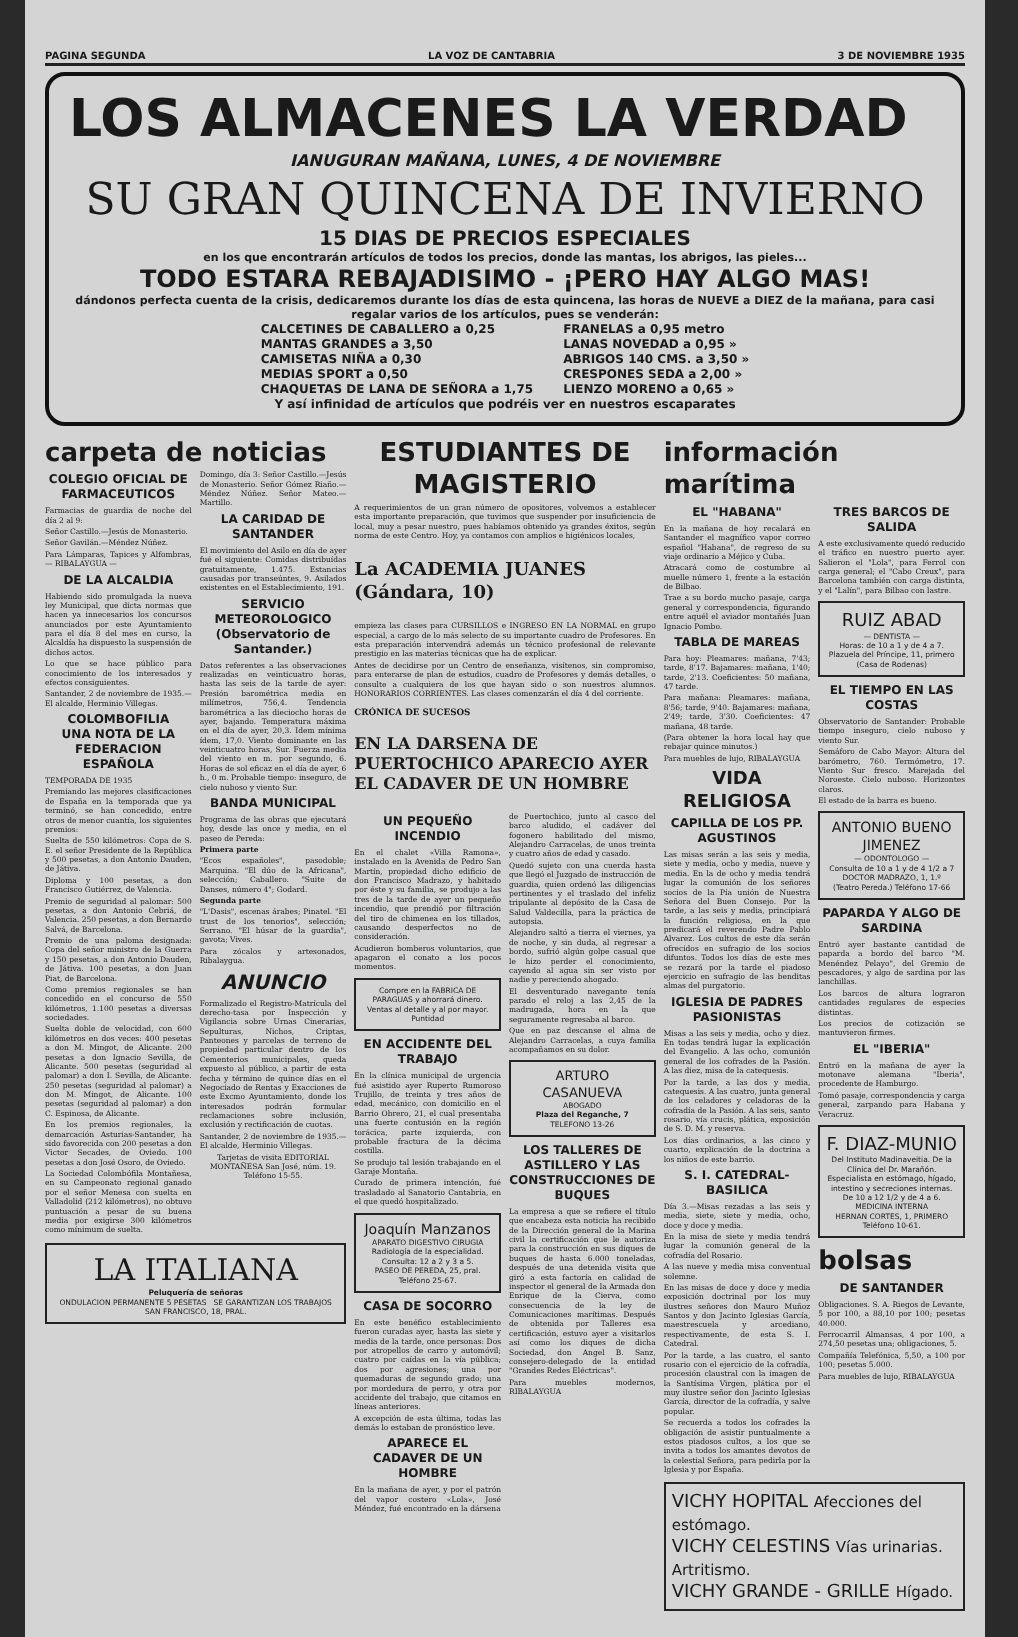PAGINA SEGUNDA LA VOZ DE CANTABRIA 3 DE NOVIEMBRE 1935
LOS ALMACENES LA VERDAD
IANUGURAN MAÑANA, LUNES, 4 DE NOVIEMBRE
SU GRAN QUINCENA DE INVIERNO
15 DIAS DE PRECIOS ESPECIALES
en los que encontrarán artículos de todos los precios, donde las mantas, los abrigos, las pieles...
TODO ESTARA REBAJADISIMO - ¡PERO HAY ALGO MAS!
dándonos perfecta cuenta de la crisis, dedicaremos durante los días de esta quincena, las horas de NUEVE a DIEZ de la mañana, para casi regalar varios de los artículos, pues se venderán:
CALCETINES DE CABALLERO a 0,25
MANTAS GRANDES a 3,50
CAMISETAS NIÑA a 0,30
MEDIAS SPORT a 0,50
CHAQUETAS DE LANA DE SEÑORA a 1,75
FRANELAS a 0,95 metro
LANAS NOVEDAD a 0,95 »
ABRIGOS 140 CMS. a 3,50 »
CRESPONES SEDA a 2,00 »
LIENZO MORENO a 0,65 »
Y así infinidad de artículos que podréis ver en nuestros escaparates
carpeta de noticias
COLEGIO OFICIAL DE FARMACEUTICOS
Farmacias de guardia de noche del día 2 al 9:
Señor Castillo.—Jesús de Monasterio.
Señor Gavilán.—Méndez Núñez.
Para Lámparas, Tapices y Alfombras, — RIBALAYGUA —
DE LA ALCALDIA
Habiendo sido promulgada la nueva ley Municipal, que dicta normas que hacen ya innecesarios los concursos anunciados por este Ayuntamiento para el día 8 del mes en curso, la Alcaldía ha dispuesto la suspensión de dichos actos.
Lo que se hace público para conocimiento de los interesados y efectos consiguientes.
Santander, 2 de noviembre de 1935.—El alcalde, Herminio Villegas.
COLOMBOFILIA
UNA NOTA DE LA FEDERACION ESPAÑOLA
TEMPORADA DE 1935
Premiando las mejores clasificaciones de España en la temporada que ya terminó, se han concedido, entre otros de menor cuantía, los siguientes premios:
Suelta de 550 kilómetros: Copa de S. E. el señor Presidente de la República y 500 pesetas, a don Antonio Dauden, de Játiva.
Diploma y 100 pesetas, a don Francisco Gutiérrez, de Valencia.
Premio de seguridad al palomar: 500 pesetas, a don Antonio Cebriá, de Valencia. 250 pesetas, a don Bernardo Salvá, de Barcelona.
Premio de una paloma designada: Copa del señor ministro de la Guerra y 150 pesetas, a don Antonio Dauden, de Játiva. 100 pesetas, a don Juan Piat, de Barcelona.
Como premios regionales se han concedido en el concurso de 550 kilómetros, 1.100 pesetas a diversas sociedades.
Suelta doble de velocidad, con 600 kilómetros en dos veces: 400 pesetas a don M. Mingot, de Alicante. 200 pesetas a don Ignacio Sevilla, de Alicante. 500 pesetas (seguridad al palomar) a don I. Sevilla, de Alicante. 250 pesetas (seguridad al palomar) a don M. Mingot, de Alicante. 100 pesetas (seguridad al palomar) a don C. Espinosa, de Alicante.
En los premios regionales, la demarcación Asturias-Santander, ha sido favorecida con 200 pesetas a don Victor Secades, de Oviedo. 100 pesetas a don José Osoro, de Oviedo.
La Sociedad Colombófila Montañesa, en su Campeonato regional ganado por el señor Menesa con suelta en Valladolid (212 kilómetros), no obtuvo puntuación a pesar de su buena media por exigirse 300 kilómetros como mínimum de suelta.
Domingo, día 3: Señor Castillo.—Jesús de Monasterio. Señor Gómez Riaño.—Méndez Núñez. Señor Mateo.—Martillo.
LA CARIDAD DE SANTANDER
El movimiento del Asilo en día de ayer fué el siguiente: Comidas distribuídas gratuitamente, 1.475. Estancias causadas por transeúntes, 9. Asilados existentes en el Establecimiento, 191.
SERVICIO METEOROLOGICO (Observatorio de Santander.)
Datos referentes a las observaciones realizadas en veinticuatro horas, hasta las seis de la tarde de ayer: Presión barométrica media en milímetros, 756,4. Tendencia barométrica a las dieciocho horas de ayer, bajando. Temperatura máxima en el día de ayer, 20,3. Idem mínima ídem, 17,0. Viento dominante en las veinticuatro horas, Sur. Fuerza media del viento en m. por segundo, 6. Horas de sol eficaz en el día de ayer, 6 h., 0 m. Probable tiempo: inseguro, de cielo nuboso y viento Sur.
BANDA MUNICIPAL
Programa de las obras que ejecutará hoy, desde las once y media, en el paseo de Pereda:
Primera parte
"Ecos españoles", pasodoble; Marquina. "El dúo de la Africana", selección; Caballero. "Suite de Danses, número 4"; Godard.
Segunda parte
"L'Dasis", escenas árabes; Pinatel. "El trust de los tenorios", selección; Serrano. "El húsar de la guardia", gavota; Vives.
Para zócalos y artesonados, Ribalaygua.
ANUNCIO
Formalizado el Registro-Matrícula del derecho-tasa por Inspección y Vigilancia sobre Urnas Cinerarias, Sepulturas, Nichos, Criptas, Panteones y parcelas de terreno de propiedad particular dentro de los Cementerios municipales, queda expuesto al público, a partir de esta fecha y término de quince días en el Negociado de Rentas y Exacciones de este Excmo Ayuntamiento, donde los interesados podrán formular reclamaciones sobre inclusión, exclusión y rectificación de cuotas.
Santander, 2 de noviembre de 1935.—El alcalde, Herminio Villegas.
Tarjetas de visita EDITORIAL MONTAÑESA San José, núm. 19. Teléfono 15-55.
LA ITALIANA
Peluquería de señoras
ONDULACION PERMANENTE 5 PESETAS SE GARANTIZAN LOS TRABAJOS
SAN FRANCISCO, 18, PRAL.
ESTUDIANTES DE MAGISTERIO
A requerimientos de un gran número de opositores, volvemos a establecer esta importante preparación, que tuvimos que suspender por insuficiencia de local, muy a pesar nuestro, pues habíamos obtenido ya grandes éxitos, según norma de este Centro. Hoy, ya contamos con amplios e higiénicos locales,
La ACADEMIA JUANES (Gándara, 10)
empieza las clases para CURSILLOS e INGRESO EN LA NORMAL en grupo especial, a cargo de lo más selecto de su importante cuadro de Profesores. En esta preparación intervendrá además un técnico profesional de relevante prestigio en las materias técnicas que ha de explicar.
Antes de decidirse por un Centro de enseñanza, visítenos, sin compromiso, para enterarse de plan de estudios, cuadro de Profesores y demás detalles, o consulte a cualquiera de los que hayan sido o son nuestros alumnos. HONORARIOS CORRIENTES. Las clases comenzarán el día 4 del corriente.
CRÓNICA DE SUCESOS
EN LA DARSENA DE PUERTOCHICO APARECIO AYER EL CADAVER DE UN HOMBRE
UN PEQUEÑO INCENDIO
En el chalet «Villa Ramona», instalado en la Avenida de Pedro San Martín, propiedad dicho edificio de don Francisco Madrazo, y habitado por éste y su familia, se produjo a las tres de la tarde de ayer un pequeño incendio, que prendió por filtración del tiro de chimenea en los tillados, causando desperfectos no de consideración.
Acudieron bomberos voluntarios, que apagaron el conato a los pocos momentos.
Compre en la FABRICA DE PARAGUAS y ahorrará dinero. Ventas al detalle y al por mayor. Puntidad
EN ACCIDENTE DEL TRABAJO
En la clínica municipal de urgencia fué asistido ayer Ruperto Rumoroso Trujillo, de treinta y tres años de edad, mecánico, con domicilio en el Barrio Obrero, 21, el cual presentaba una fuerte contusión en la región torácica, parte izquierda, con probable fractura de la décima costilla.
Se produjo tal lesión trabajando en el Garaje Montaña.
Curado de primera intención, fué trasladado al Sanatorio Cantabria, en el que quedó hospitalizado.
Joaquín Manzanos
APARATO DIGESTIVO CIRUGIA
Radiología de la especialidad.
Consulta: 12 a 2 y 3 a 5.
PASEO DE PEREDA, 25, pral. Teléfono 25-67.
CASA DE SOCORRO
En este benéfico establecimiento fueron curadas ayer, hasta las siete y media de la tarde, once personas: Dos por atropellos de carro y automóvil; cuatro por caídas en la vía pública; dos por agresiones; una por quemaduras de segundo grado; una por mordedura de perro, y otra por accidente del trabajo, que citamos en líneas anteriores.
A excepción de esta última, todas las demás lo estaban de pronóstico leve.
APARECE EL CADAVER DE UN HOMBRE
En la mañana de ayer, y por el patrón del vapor costero «Lola», José Méndez, fué encontrado en la dársena
de Puertochico, junto al casco del barco aludido, el cadáver del fogonero habilitado del mismo, Alejandro Carracelas, de unos treinta y cuatro años de edad y casado.
Quedó sujeto con una cuerda hasta que llegó el Juzgado de instrucción de guardia, quien ordenó las diligencias pertinentes y el traslado del infeliz tripulante al depósito de la Casa de Salud Valdecilla, para la práctica de autopsia.
Alejandro saltó a tierra el viernes, ya de noche, y sin duda, al regresar a bordo, sufrió algún golpe casual que le hizo perder el conocimiento, cayendo al agua sin ser visto por nadie y pereciendo ahogado.
El desventurado navegante tenía parado el reloj a las 2,45 de la madrugada, hora en la que seguramente regresaba al barco.
Que en paz descanse el alma de Alejandro Carracelas, a cuya familia acompañamos en su dolor.
ARTURO CASANUEVA
ABOGADO
Plaza del Reganche, 7
TELEFONO 13-26
LOS TALLERES DE ASTILLERO Y LAS CONSTRUCCIONES DE BUQUES
La empresa a que se refiere el título que encabeza esta noticia ha recibido de la Dirección general de la Marina civil la certificación que le autoriza para la construcción en sus diques de buques de hasta 6.000 toneladas, después de una detenida visita que giró a esta factoría en calidad de inspector el general de la Armada don Enrique de la Cierva, como consecuencia de la ley de Comunicaciones marítimas. Después de obtenida por Talleres esa certificación, estuvo ayer a visitarlos así como los diques de dicha Sociedad, don Angel B. Sanz, consejero-delegado de la entidad "Grandes Redes Eléctricas".
Para muebles modernos, RIBALAYGUA
información marítima
EL "HABANA"
En la mañana de hoy recalará en Santander el magnífico vapor correo español "Habana", de regreso de su viaje ordinario a Méjico y Cuba.
Atracará como de costumbre al muelle número 1, frente a la estación de Bilbao.
Trae a su bordo mucho pasaje, carga general y correspondencia, figurando entre aquél el aviador montañés Juan Ignacio Pombo.
TABLA DE MAREAS
Para hoy: Pleamares: mañana, 7'43; tarde, 8'17. Bajamares: mañana, 1'40; tarde, 2'13. Coeficientes: 50 mañana, 47 tarde.
Para mañana: Pleamares: mañana, 8'56; tarde, 9'40. Bajamares: mañana, 2'49; tarde, 3'30. Coeficientes: 47 mañana, 48 tarde.
(Para obtener la hora local hay que rebajar quince minutos.)
Para muebles de lujo, RIBALAYGUA
VIDA RELIGIOSA
CAPILLA DE LOS PP. AGUSTINOS
Las misas serán a las seis y media, siete y media, ocho y media, nueve y media. En la de ocho y media tendrá lugar la comunión de los señores socios de la Pía unión de Nuestra Señora del Buen Consejo. Por la tarde, a las seis y media, principiará la función religiosa, en la que predicará el reverendo Padre Pablo Alvarez. Los cultos de este día serán ofrecidos en sufragio de los socios difuntos. Todos los días de este mes se rezará por la tarde el piadoso ejercicio en sufragio de las benditas almas del purgatorio.
IGLESIA DE PADRES PASIONISTAS
Misas a las seis y media, ocho y diez. En todas tendrá lugar la explicación del Evangelio. A las ocho, comunión general de los cofrades de la Pasión. A las diez, misa de la catequesis.
Por la tarde, a las dos y media, catequesis. A las cuatro, junta general de los celadores y celadoras de la cofradía de la Pasión. A las seis, santo rosario, vía crucis, plática, exposición de S. D. M. y reserva.
Los días ordinarios, a las cinco y cuarto, explicación de la doctrina a los niños de este barrio.
S. I. CATEDRAL-BASILICA
Día 3.—Misas rezadas a las seis y media, siete, siete y media, ocho, doce y doce y media.
En la misa de siete y media tendrá lugar la comunión general de la cofradía del Rosario.
A las nueve y media misa conventual solemne.
En las misas de doce y doce y media exposición doctrinal por los muy ilustres señores don Mauro Muñoz Santos y don Jacinto Iglesias García, maestrescuela y arcediano, respectivamente, de esta S. I. Catedral.
Por la tarde, a las cuatro, el santo rosario con el ejercicio de la cofradía, procesión claustral con la imagen de la Santísima Virgen, plática por el muy ilustre señor don Jacinto Iglesias García, director de la cofradía, y salve popular.
Se recuerda a todos los cofrades la obligación de asistir puntualmente a estos piadosos cultos, a los que se invita a todos los amantes devotos de la celestial Señora, para pedirla por la Iglesia y por España.
TRES BARCOS DE SALIDA
A este exclusivamente quedó reducido el tráfico en nuestro puerto ayer. Salieron el "Lola", para Ferrol con carga general; el "Cabo Creux", para Barcelona también con carga distinta, y el "Lalín", para Bilbao con lastre.
RUIZ ABAD
— DENTISTA —
Horas: de 10 a 1 y de 4 a 7.
Plazuela del Príncipe, 11, primero
(Casa de Rodenas)
EL TIEMPO EN LAS COSTAS
Observatorio de Santander: Probable tiempo inseguro, cielo nuboso y viento Sur.
Semáforo de Cabo Mayor: Altura del barómetro, 760. Termómetro, 17. Viento Sur fresco. Marejada del Noroeste. Cielo nuboso. Horizontes claros.
El estado de la barra es bueno.
ANTONIO BUENO JIMENEZ
— ODONTOLOGO —
Consulta de 10 a 1 y de 4 1/2 a 7
DOCTOR MADRAZO, 1, 1.º
(Teatro Pereda.) Teléfono 17-66
PAPARDA Y ALGO DE SARDINA
Entró ayer bastante cantidad de paparda a bordo del barco "M. Menéndez Pelayo", del Gremio de pescadores, y algo de sardina por las lanchillas.
Los barcos de altura lograron cantidades regulares de especies distintas.
Los precios de cotización se mantuvieron firmes.
EL "IBERIA"
Entró en la mañana de ayer la motonave alemana "Iberia", procedente de Hamburgo.
Tomó pasaje, correspondencia y carga general, zarpando para Habana y Veracruz.
F. DIAZ-MUNIO
Del Instituto Madinaveitia. De la Clínica del Dr. Marañón.
Especialista en estómago, hígado, intestino y secreciones internas.
De 10 a 12 1/2 y de 4 a 6.
MEDICINA INTERNA
HERNAN CORTES, 1, PRIMERO
Teléfono 10-61.
bolsas
DE SANTANDER
Obligaciones. S. A. Riegos de Levante, 5 por 100, a 88,10 por 100; pesetas 40.000.
Ferrocarril Almansas, 4 por 100, a 274,50 pesetas una; obligaciones, 5.
Compañía Telefónica, 5,50, a 100 por 100; pesetas 5.000.
Para muebles de lujo, RIBALAYGUA
VICHY HOPITAL Afecciones del estómago.
VICHY CELESTINS Vías urinarias. Artritismo.
VICHY GRANDE - GRILLE Hígado.